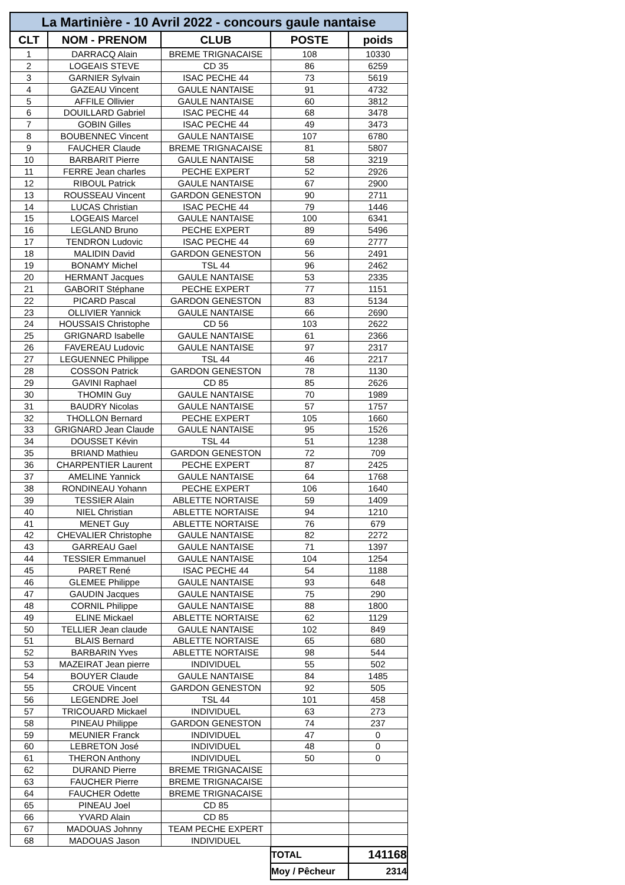| La Martinière - 10 Avril 2022 - concours gaule nantaise | | | | |
| --- | --- | --- | --- | --- |
| CLT | NOM - PRENOM | CLUB | POSTE | poids |
| 1 | DARRACQ Alain | BREME TRIGNACAISE | 108 | 10330 |
| 2 | LOGEAIS STEVE | CD 35 | 86 | 6259 |
| 3 | GARNIER Sylvain | ISAC PECHE 44 | 73 | 5619 |
| 4 | GAZEAU Vincent | GAULE NANTAISE | 91 | 4732 |
| 5 | AFFILE Ollivier | GAULE NANTAISE | 60 | 3812 |
| 6 | DOUILLARD Gabriel | ISAC PECHE 44 | 68 | 3478 |
| 7 | GOBIN Gilles | ISAC PECHE 44 | 49 | 3473 |
| 8 | BOUBENNEC Vincent | GAULE NANTAISE | 107 | 6780 |
| 9 | FAUCHER Claude | BREME TRIGNACAISE | 81 | 5807 |
| 10 | BARBARIT Pierre | GAULE NANTAISE | 58 | 3219 |
| 11 | FERRE Jean charles | PECHE EXPERT | 52 | 2926 |
| 12 | RIBOUL Patrick | GAULE NANTAISE | 67 | 2900 |
| 13 | ROUSSEAU Vincent | GARDON GENESTON | 90 | 2711 |
| 14 | LUCAS Christian | ISAC PECHE 44 | 79 | 1446 |
| 15 | LOGEAIS Marcel | GAULE NANTAISE | 100 | 6341 |
| 16 | LEGLAND Bruno | PECHE EXPERT | 89 | 5496 |
| 17 | TENDRON Ludovic | ISAC PECHE 44 | 69 | 2777 |
| 18 | MALIDIN David | GARDON GENESTON | 56 | 2491 |
| 19 | BONAMY Michel | TSL 44 | 96 | 2462 |
| 20 | HERMANT Jacques | GAULE NANTAISE | 53 | 2335 |
| 21 | GABORIT Stéphane | PECHE EXPERT | 77 | 1151 |
| 22 | PICARD Pascal | GARDON GENESTON | 83 | 5134 |
| 23 | OLLIVIER Yannick | GAULE NANTAISE | 66 | 2690 |
| 24 | HOUSSAIS Christophe | CD 56 | 103 | 2622 |
| 25 | GRIGNARD Isabelle | GAULE NANTAISE | 61 | 2366 |
| 26 | FAVEREAU Ludovic | GAULE NANTAISE | 97 | 2317 |
| 27 | LEGUENNEC Philippe | TSL 44 | 46 | 2217 |
| 28 | COSSON Patrick | GARDON GENESTON | 78 | 1130 |
| 29 | GAVINI Raphael | CD 85 | 85 | 2626 |
| 30 | THOMIN Guy | GAULE NANTAISE | 70 | 1989 |
| 31 | BAUDRY Nicolas | GAULE NANTAISE | 57 | 1757 |
| 32 | THOLLON Bernard | PECHE EXPERT | 105 | 1660 |
| 33 | GRIGNARD Jean Claude | GAULE NANTAISE | 95 | 1526 |
| 34 | DOUSSET Kévin | TSL 44 | 51 | 1238 |
| 35 | BRIAND Mathieu | GARDON GENESTON | 72 | 709 |
| 36 | CHARPENTIER Laurent | PECHE EXPERT | 87 | 2425 |
| 37 | AMELINE Yannick | GAULE NANTAISE | 64 | 1768 |
| 38 | RONDINEAU Yohann | PECHE EXPERT | 106 | 1640 |
| 39 | TESSIER Alain | ABLETTE NORTAISE | 59 | 1409 |
| 40 | NIEL Christian | ABLETTE NORTAISE | 94 | 1210 |
| 41 | MENET Guy | ABLETTE NORTAISE | 76 | 679 |
| 42 | CHEVALIER Christophe | GAULE NANTAISE | 82 | 2272 |
| 43 | GARREAU Gael | GAULE NANTAISE | 71 | 1397 |
| 44 | TESSIER Emmanuel | GAULE NANTAISE | 104 | 1254 |
| 45 | PARET René | ISAC PECHE 44 | 54 | 1188 |
| 46 | GLEMEE Philippe | GAULE NANTAISE | 93 | 648 |
| 47 | GAUDIN Jacques | GAULE NANTAISE | 75 | 290 |
| 48 | CORNIL Philippe | GAULE NANTAISE | 88 | 1800 |
| 49 | ELINE Mickael | ABLETTE NORTAISE | 62 | 1129 |
| 50 | TELLIER Jean claude | GAULE NANTAISE | 102 | 849 |
| 51 | BLAIS Bernard | ABLETTE NORTAISE | 65 | 680 |
| 52 | BARBARIN Yves | ABLETTE NORTAISE | 98 | 544 |
| 53 | MAZEIRAT Jean pierre | INDIVIDUEL | 55 | 502 |
| 54 | BOUYER Claude | GAULE NANTAISE | 84 | 1485 |
| 55 | CROUE Vincent | GARDON GENESTON | 92 | 505 |
| 56 | LEGENDRE Joel | TSL 44 | 101 | 458 |
| 57 | TRICOUARD Mickael | INDIVIDUEL | 63 | 273 |
| 58 | PINEAU Philippe | GARDON GENESTON | 74 | 237 |
| 59 | MEUNIER Franck | INDIVIDUEL | 47 | 0 |
| 60 | LEBRETON José | INDIVIDUEL | 48 | 0 |
| 61 | THERON Anthony | INDIVIDUEL | 50 | 0 |
| 62 | DURAND Pierre | BREME TRIGNACAISE | | |
| 63 | FAUCHER Pierre | BREME TRIGNACAISE | | |
| 64 | FAUCHER Odette | BREME TRIGNACAISE | | |
| 65 | PINEAU Joel | CD 85 | | |
| 66 | YVARD Alain | CD 85 | | |
| 67 | MADOUAS Johnny | TEAM PECHE EXPERT | | |
| 68 | MADOUAS Jason | INDIVIDUEL | | |
| | | | TOTAL | 141168 |
| | | | Moy / Pêcheur | 2314 |